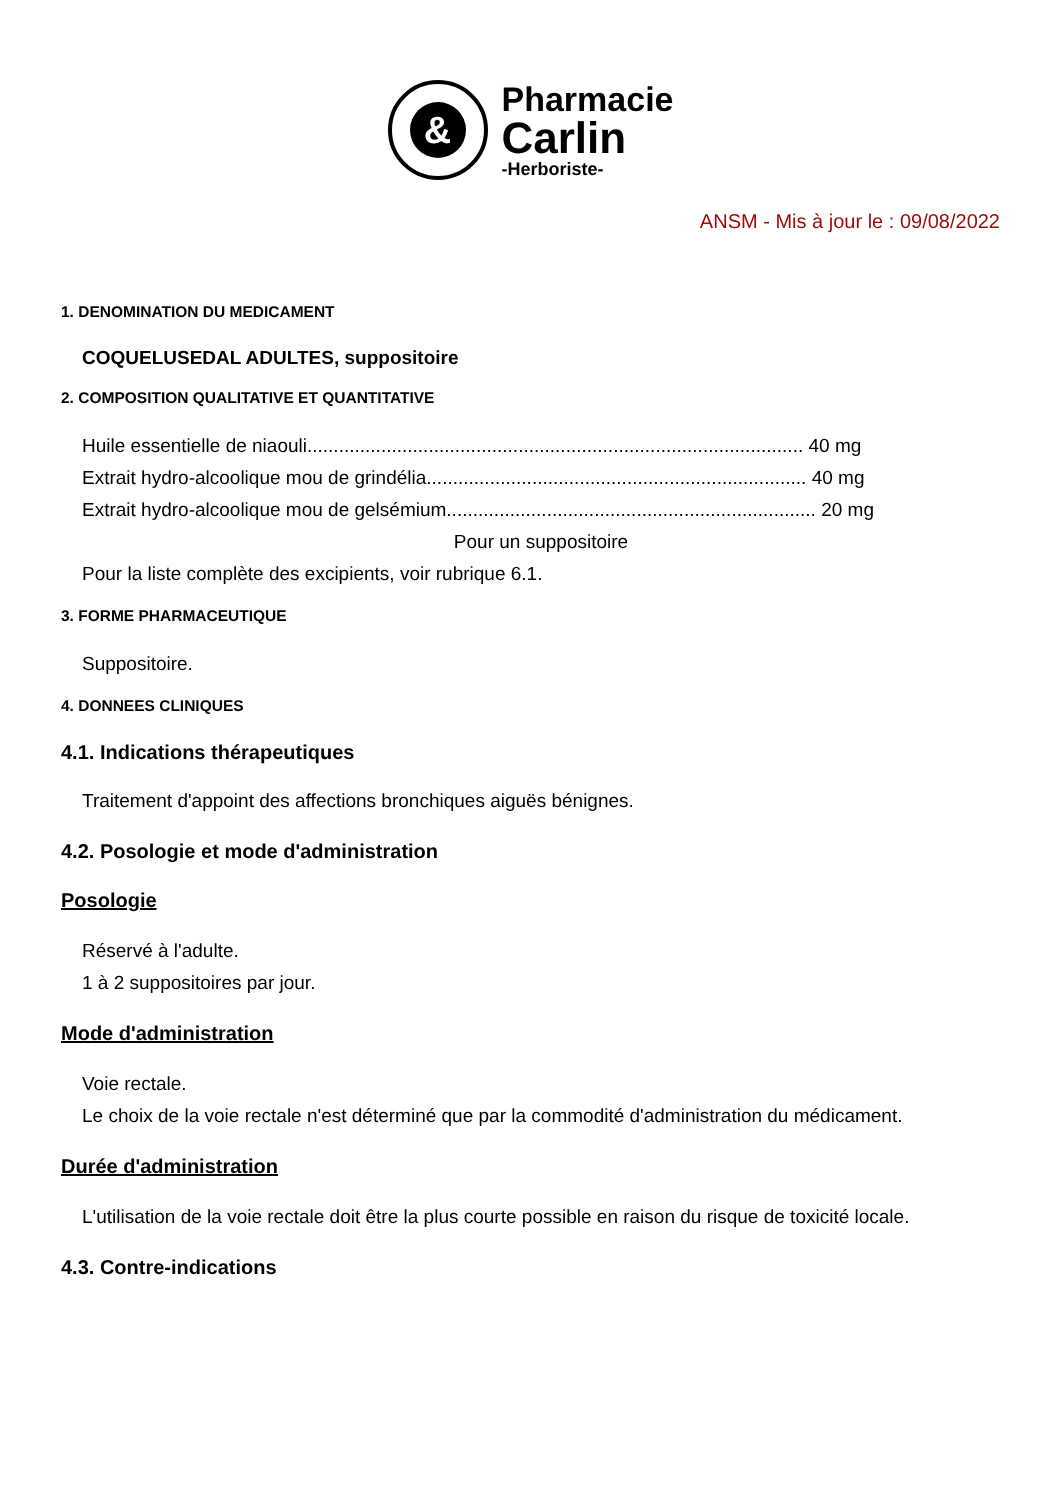&
Pharmacie
Carlin
-Herboriste-
ANSM - Mis à jour le : 09/08/2022
1. DENOMINATION DU MEDICAMENT
COQUELUSEDAL ADULTES, suppositoire
2. COMPOSITION QUALITATIVE ET QUANTITATIVE
Huile essentielle de niaouli.............................................................................................. 40 mg
Extrait hydro-alcoolique mou de grindélia........................................................................ 40 mg
Extrait hydro-alcoolique mou de gelsémium...................................................................... 20 mg
Pour un suppositoire
Pour la liste complète des excipients, voir rubrique 6.1.
3. FORME PHARMACEUTIQUE
Suppositoire.
4. DONNEES CLINIQUES
4.1. Indications thérapeutiques
Traitement d'appoint des affections bronchiques aiguës bénignes.
4.2. Posologie et mode d'administration
Posologie
Réservé à l'adulte.
1 à 2 suppositoires par jour.
Mode d'administration
Voie rectale.
Le choix de la voie rectale n'est déterminé que par la commodité d'administration du médicament.
Durée d'administration
L'utilisation de la voie rectale doit être la plus courte possible en raison du risque de toxicité locale.
4.3. Contre-indications